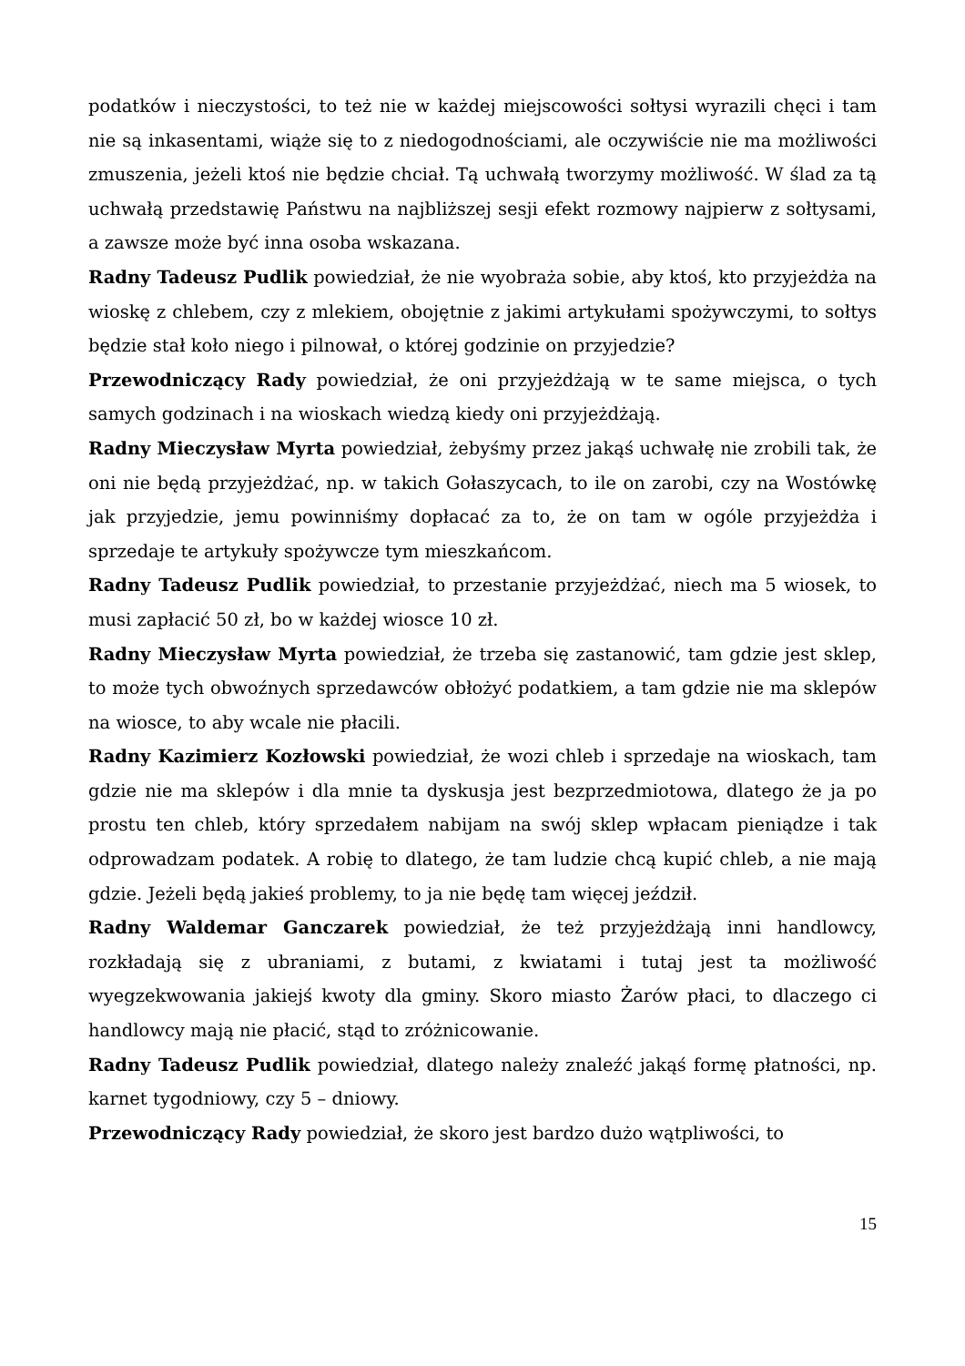podatków i nieczystości, to też nie w każdej miejscowości sołtysi wyrazili chęci i tam nie są inkasentami, wiąże się to z niedogodnościami, ale oczywiście nie ma możliwości zmuszenia, jeżeli ktoś nie będzie chciał. Tą uchwałą tworzymy możliwość. W ślad za tą uchwałą przedstawię Państwu na najbliższej sesji efekt rozmowy najpierw z sołtysami, a zawsze może być inna osoba wskazana.
Radny Tadeusz Pudlik powiedział, że nie wyobraża sobie, aby ktoś, kto przyjeżdża na wioskę z chlebem, czy z mlekiem, obojętnie z jakimi artykułami spożywczymi, to sołtys będzie stał koło niego i pilnował, o której godzinie on przyjedzie?
Przewodniczący Rady powiedział, że oni przyjeżdżają w te same miejsca, o tych samych godzinach i na wioskach wiedzą kiedy oni przyjeżdżają.
Radny Mieczysław Myrta powiedział, żebyśmy przez jakąś uchwałę nie zrobili tak, że oni nie będą przyjeżdżać, np. w takich Gołaszycach, to ile on zarobi, czy na Wostówkę jak przyjedzie, jemu powinniśmy dopłacać za to, że on tam w ogóle przyjeżdża i sprzedaje te artykuły spożywcze tym mieszkańcom.
Radny Tadeusz Pudlik powiedział, to przestanie przyjeżdżać, niech ma 5 wiosek, to musi zapłacić 50 zł, bo w każdej wiosce 10 zł.
Radny Mieczysław Myrta powiedział, że trzeba się zastanowić, tam gdzie jest sklep, to może tych obwoźnych sprzedawców obłożyć podatkiem, a tam gdzie nie ma sklepów na wiosce, to aby wcale nie płacili.
Radny Kazimierz Kozłowski powiedział, że wozi chleb i sprzedaje na wioskach, tam gdzie nie ma sklepów i dla mnie ta dyskusja jest bezprzedmiotowa, dlatego że ja po prostu ten chleb, który sprzedałem nabijam na swój sklep wpłacam pieniądze i tak odprowadzam podatek. A robię to dlatego, że tam ludzie chcą kupić chleb, a nie mają gdzie. Jeżeli będą jakieś problemy, to ja nie będę tam więcej jeździł.
Radny Waldemar Ganczarek powiedział, że też przyjeżdżają inni handlowcy, rozkładają się z ubraniami, z butami, z kwiatami i tutaj jest ta możliwość wyegzekwowania jakiejś kwoty dla gminy. Skoro miasto Żarów płaci, to dlaczego ci handlowcy mają nie płacić, stąd to zróżnicowanie.
Radny Tadeusz Pudlik powiedział, dlatego należy znaleźć jakąś formę płatności, np. karnet tygodniowy, czy 5 – dniowy.
Przewodniczący Rady powiedział, że skoro jest bardzo dużo wątpliwości, to
15